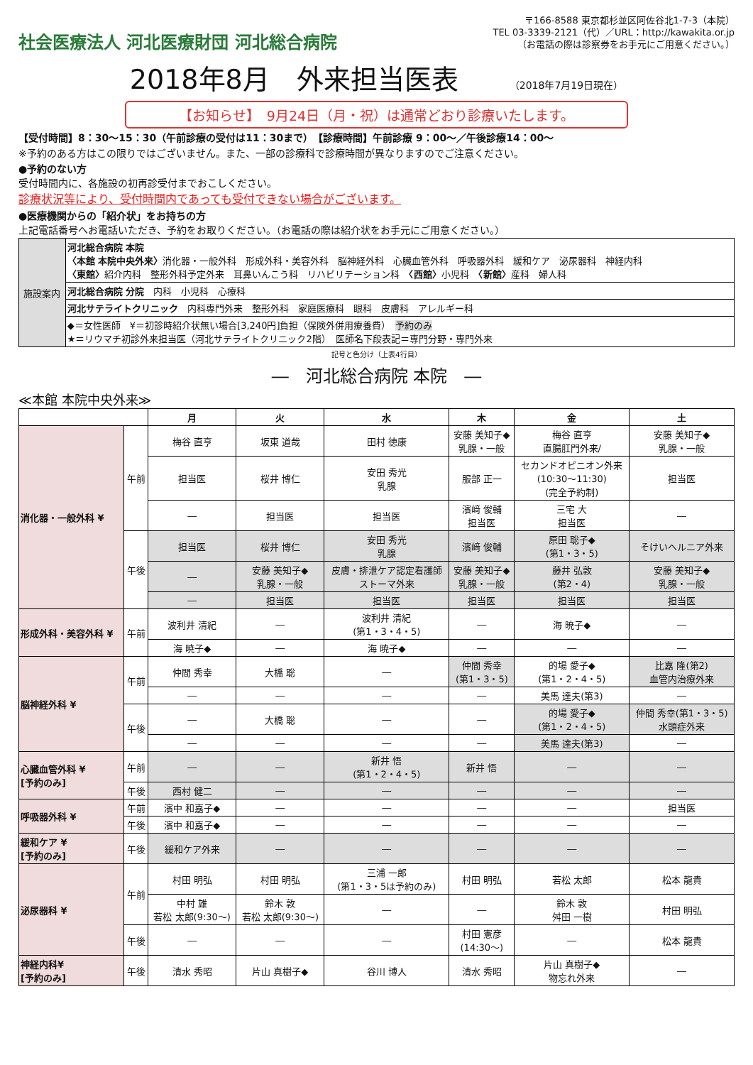社会医療法人 河北医療財団 河北総合病院
〒166-8588 東京都杉並区阿佐谷北1-7-3（本院）
TEL 03-3339-2121（代）／URL：http://kawakita.or.jp
（お電話の際は診察券をお手元にご用意ください。）
2018年8月　外来担当医表 （2018年7月19日現在）
【お知らせ】　9月24日（月・祝）は通常どおり診療いたします。
【受付時間】8：30〜15：30（午前診療の受付は11：30まで）　【診療時間】午前診療 9：00〜／午後診療14：00〜
※予約のある方はこの限りではございません。また、一部の診療科で診療時間が異なりますのでご注意ください。
●予約のない方
受付時間内に、各施設の初再診受付までおこしください。
診療状況等により、受付時間内であっても受付できない場合がございます。
●医療機関からの「紹介状」をお持ちの方
上記電話番号へお電話いただき、予約をお取りください。（お電話の際は紹介状をお手元にご用意ください。）
| 施設案内 | 河北総合病院 本院 〈本館 本院中央外来〉 消化器・一般外科 形成外科・美容外科 脳神経外科 心臓血管外科 呼吸器外科 緩和ケア 泌尿器科 神経内科 〈東館〉 紹介内科 整形外科予定外来 耳鼻いんこう科 リハビリテーション科 〈西館〉 小児科 〈新館〉 産科 婦人科 |
| | 河北総合病院 分院 内科 小児科 心療科 |
| | 河北サテライトクリニック 内科専門外来 整形外科 家庭医療科 眼科 皮膚科 アレルギー科 |
| | ◆＝女性医師 ¥＝初診時紹介状無い場合[3,240円]負担（保険外併用療養費） 予約のみ ★＝リウマチ初診外来担当医（河北サテライトクリニック2階） 医師名下段表記＝専門分野・専門外来 |
記号と色分け（上表4行目）
―　河北総合病院 本院　―
≪本館 本院中央外来≫
| | | 月 | 火 | 水 | 木 | 金 | 土 |
| --- | --- | --- | --- | --- | --- | --- | --- |
| 消化器・一般外科 ¥ | 午前 | 梅谷 直亨 | 坂東 道哉 | 田村 徳康 | 安藤 美知子◆ 乳腺・一般 | 梅谷 直亨 直腸肛門外来/ | 安藤 美知子◆ 乳腺・一般 |
| | | 担当医 | 桜井 博仁 | 安田 秀光 乳腺 | 服部 正一 | セカンドオピニオン外来 (10:30〜11:30) (完全予約制) | 担当医 |
| | | ― | 担当医 | 担当医 | 濱﨑 俊輔 担当医 | 三宅 大 担当医 | ― |
| | 午後 | 担当医 | 桜井 博仁 | 安田 秀光 乳腺 | 濱﨑 俊輔 | 原田 聡子◆ (第1・3・5) | そけいヘルニア外来 |
| | | ― | 安藤 美知子◆ 乳腺・一般 | 皮膚・排泄ケア認定看護師 ストーマ外来 | 安藤 美知子◆ 乳腺・一般 | 藤井 弘敦 (第2・4) | 安藤 美知子◆ 乳腺・一般 |
| | | ― | 担当医 | 担当医 | 担当医 | 担当医 | 担当医 |
| 形成外科・美容外科 ¥ | 午前 | 波利井 清紀 | ― | 波利井 清紀 (第1・3・4・5) | ― | 海 暁子◆ | ― |
| | | 海 暁子◆ | ― | 海 暁子◆ | ― | ― | ― |
| 脳神経外科 ¥ | 午前 | 仲間 秀幸 | 大橋 聡 | ― | 仲間 秀幸 (第1・3・5) | 的場 愛子◆ (第1・2・4・5) | 比嘉 隆(第2) 血管内治療外来 |
| | | ― | ― | ― | ― | 美馬 達夫(第3) | ― |
| | 午後 | ― | 大橋 聡 | ― | ― | 的場 愛子◆ (第1・2・4・5) | 仲間 秀幸(第1・3・5) 水頭症外来 |
| | | ― | ― | ― | ― | 美馬 達夫(第3) | ― |
| 心臓血管外科 ¥ [予約のみ] | 午前 | ― | ― | 新井 悟 (第1・2・4・5) | 新井 悟 | ― | ― |
| | 午後 | 西村 健二 | ― | ― | ― | ― | ― |
| 呼吸器外科 ¥ | 午前 | 濱中 和嘉子◆ | ― | ― | ― | ― | 担当医 |
| | 午後 | 濱中 和嘉子◆ | ― | ― | ― | ― | ― |
| 緩和ケア ¥ [予約のみ] | 午後 | 緩和ケア外来 | ― | ― | ― | ― | ― |
| 泌尿器科 ¥ | 午前 | 村田 明弘 | 村田 明弘 | 三浦 一郎 (第1・3・5は予約のみ) | 村田 明弘 | 若松 太郎 | 松本 龍貴 |
| | | 中村 雄 若松 太郎(9:30〜) | 鈴木 敦 若松 太郎(9:30〜) | ― | ― | 鈴木 敦 舛田 一樹 | 村田 明弘 |
| | 午後 | ― | ― | ― | 村田 憲彦 (14:30〜) | ― | 松本 龍貴 |
| 神経内科¥ [予約のみ] | 午後 | 清水 秀昭 | 片山 真樹子◆ | 谷川 博人 | 清水 秀昭 | 片山 真樹子◆ 物忘れ外来 | ― |